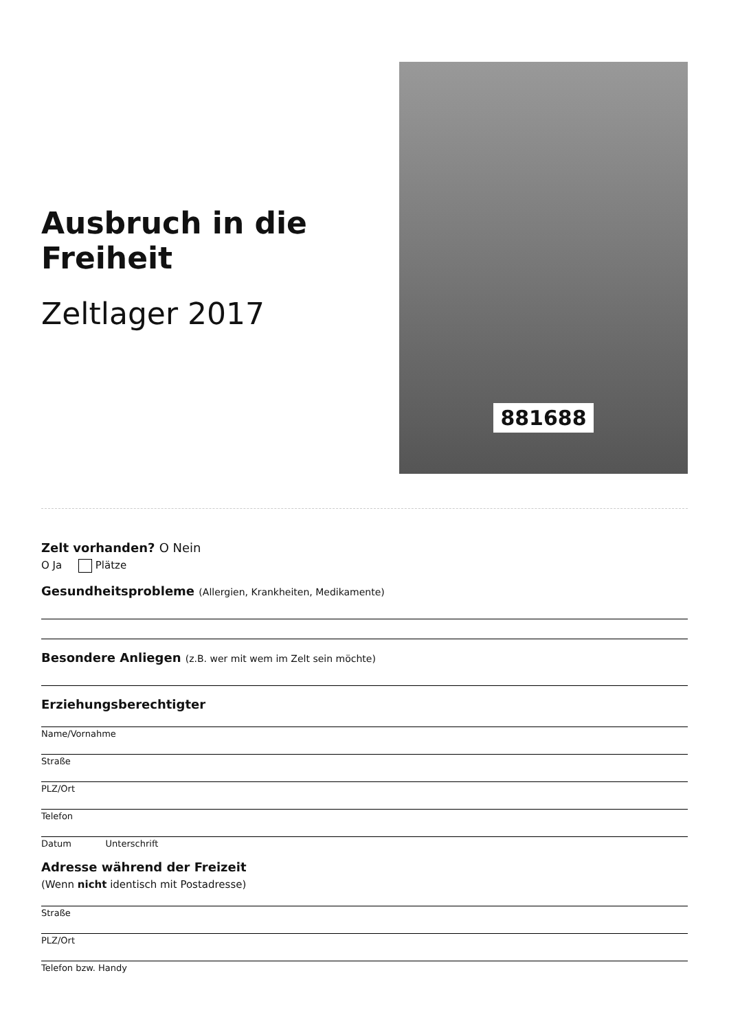Ausbruch in die Freiheit
Zeltlager 2017
881688
Zelt vorhanden? O Nein
O Ja Plätze
Gesundheitsprobleme (Allergien, Krankheiten, Medikamente)
Besondere Anliegen (z.B. wer mit wem im Zelt sein möchte)
Erziehungsberechtigter
Name/Vornahme
Straße
PLZ/Ort
Telefon
Datum Unterschrift
Adresse während der Freizeit
(Wenn nicht identisch mit Postadresse)
Straße
PLZ/Ort
Telefon bzw. Handy